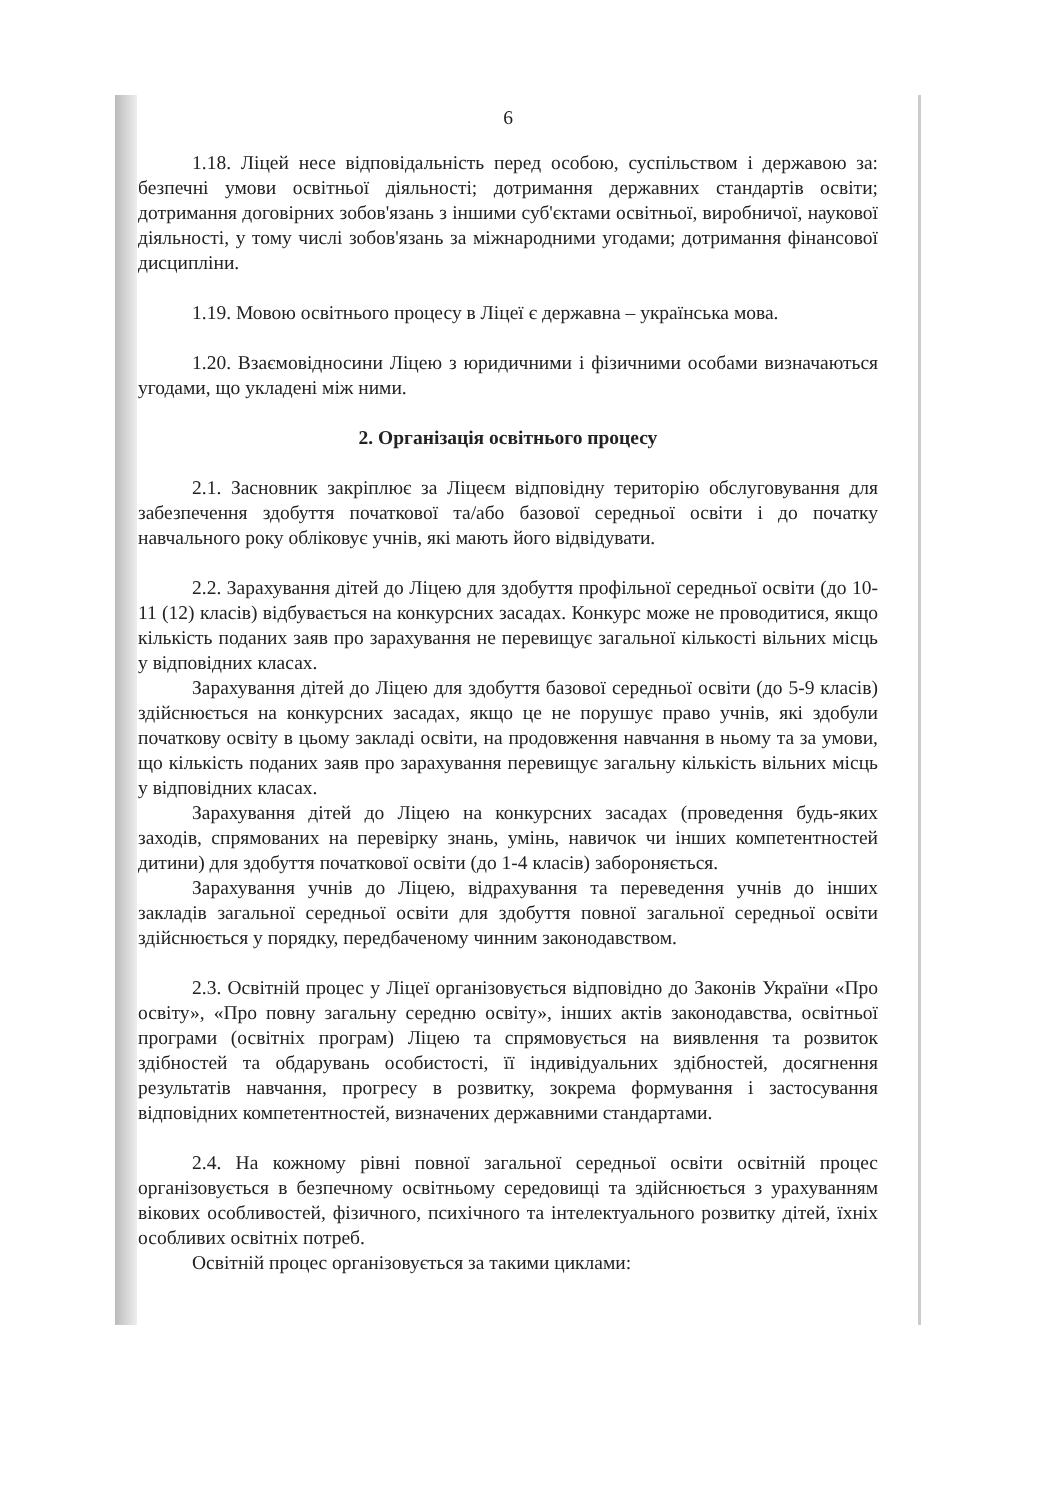6
1.18. Ліцей несе відповідальність перед особою, суспільством і державою за: безпечні умови освітньої діяльності; дотримання державних стандартів освіти; дотримання договірних зобов'язань з іншими суб'єктами освітньої, виробничої, наукової діяльності, у тому числі зобов'язань за міжнародними угодами; дотримання фінансової дисципліни.
1.19. Мовою освітнього процесу в Ліцеї є державна – українська мова.
1.20. Взаємовідносини Ліцею з юридичними і фізичними особами визначаються угодами, що укладені між ними.
2. Організація освітнього процесу
2.1. Засновник закріплює за Ліцеєм відповідну територію обслуговування для забезпечення здобуття початкової та/або базової середньої освіти і до початку навчального року обліковує учнів, які мають його відвідувати.
2.2. Зарахування дітей до Ліцею для здобуття профільної середньої освіти (до 10-11 (12) класів) відбувається на конкурсних засадах. Конкурс може не проводитися, якщо кількість поданих заяв про зарахування не перевищує загальної кількості вільних місць у відповідних класах.
Зарахування дітей до Ліцею для здобуття базової середньої освіти (до 5-9 класів) здійснюється на конкурсних засадах, якщо це не порушує право учнів, які здобули початкову освіту в цьому закладі освіти, на продовження навчання в ньому та за умови, що кількість поданих заяв про зарахування перевищує загальну кількість вільних місць у відповідних класах.
Зарахування дітей до Ліцею на конкурсних засадах (проведення будь-яких заходів, спрямованих на перевірку знань, умінь, навичок чи інших компетентностей дитини) для здобуття початкової освіти (до 1-4 класів) забороняється.
Зарахування учнів до Ліцею, відрахування та переведення учнів до інших закладів загальної середньої освіти для здобуття повної загальної середньої освіти здійснюється у порядку, передбаченому чинним законодавством.
2.3. Освітній процес у Ліцеї організовується відповідно до Законів України «Про освіту», «Про повну загальну середню освіту», інших актів законодавства, освітньої програми (освітніх програм) Ліцею та спрямовується на виявлення та розвиток здібностей та обдарувань особистості, її індивідуальних здібностей, досягнення результатів навчання, прогресу в розвитку, зокрема формування і застосування відповідних компетентностей, визначених державними стандартами.
2.4. На кожному рівні повної загальної середньої освіти освітній процес організовується в безпечному освітньому середовищі та здійснюється з урахуванням вікових особливостей, фізичного, психічного та інтелектуального розвитку дітей, їхніх особливих освітніх потреб.
Освітній процес організовується за такими циклами: